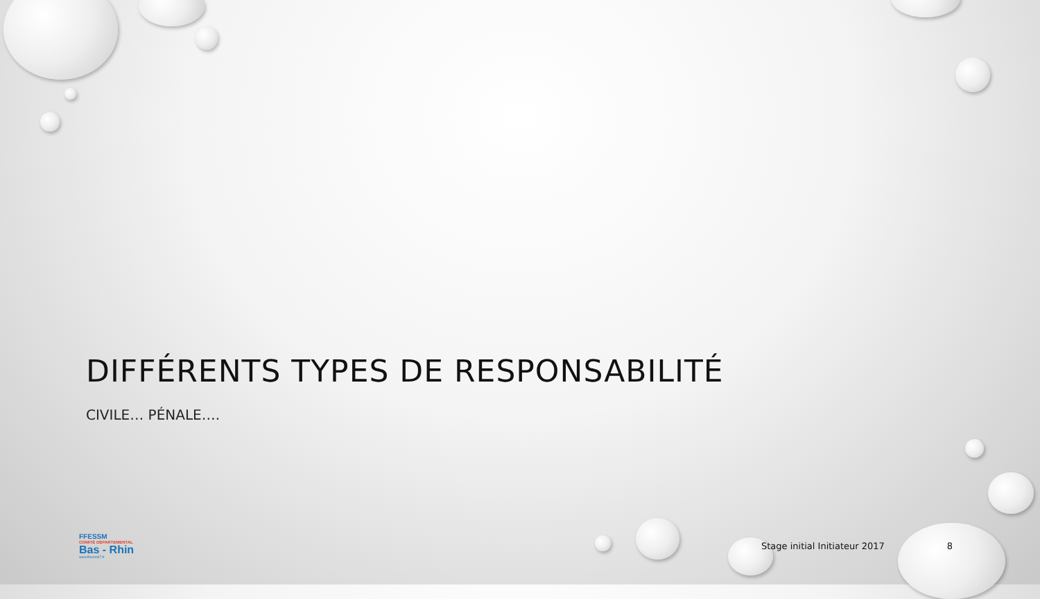DIFFÉRENTS TYPES DE RESPONSABILITÉ
CIVILE… PÉNALE….
FFESSM
COMITÉ DÉPARTEMENTAL
Bas - Rhin
www.ffessm67.fr
Stage initial Initiateur 2017 8